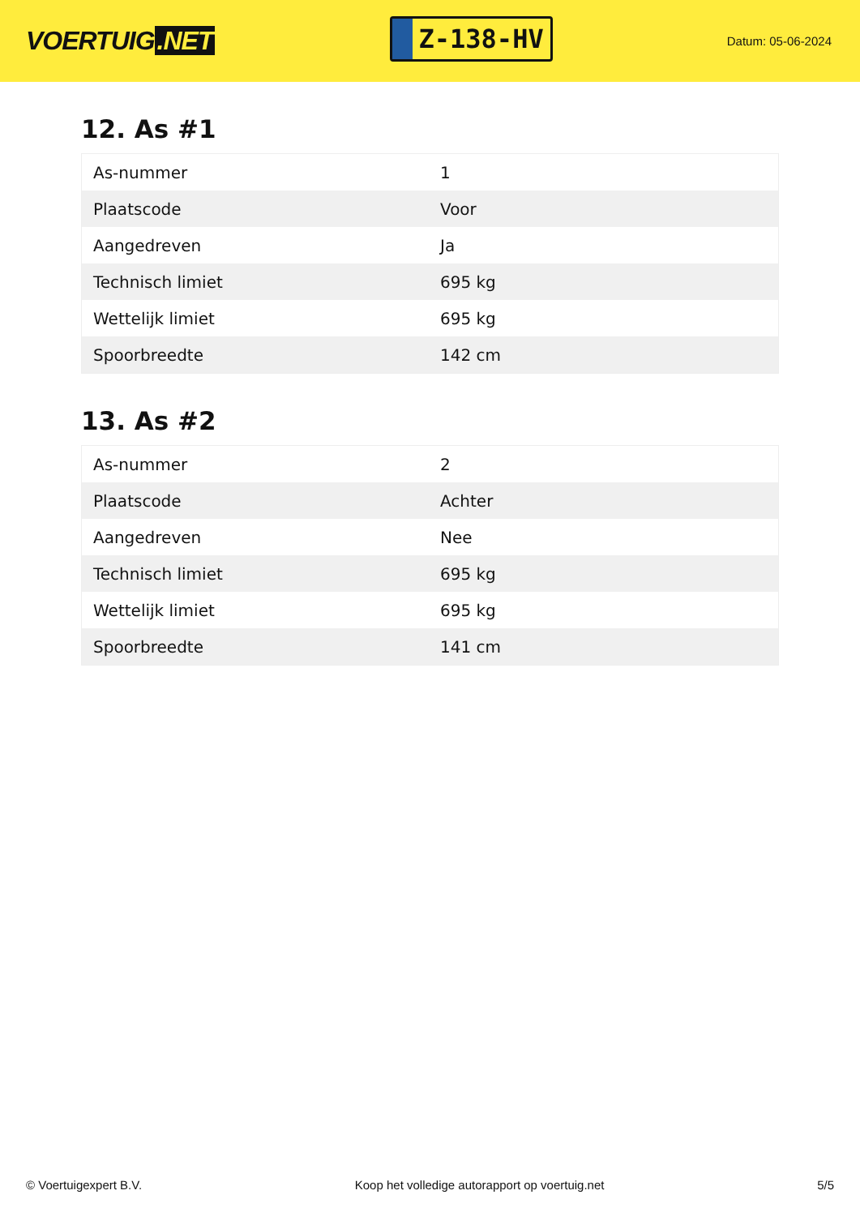VOERTUIG.NET
Z-138-HV
Datum: 05-06-2024
12. As #1
| As-nummer | 1 |
| Plaatscode | Voor |
| Aangedreven | Ja |
| Technisch limiet | 695 kg |
| Wettelijk limiet | 695 kg |
| Spoorbreedte | 142 cm |
13. As #2
| As-nummer | 2 |
| Plaatscode | Achter |
| Aangedreven | Nee |
| Technisch limiet | 695 kg |
| Wettelijk limiet | 695 kg |
| Spoorbreedte | 141 cm |
© Voertuigexpert B.V. Koop het volledige autorapport op voertuig.net 5/5